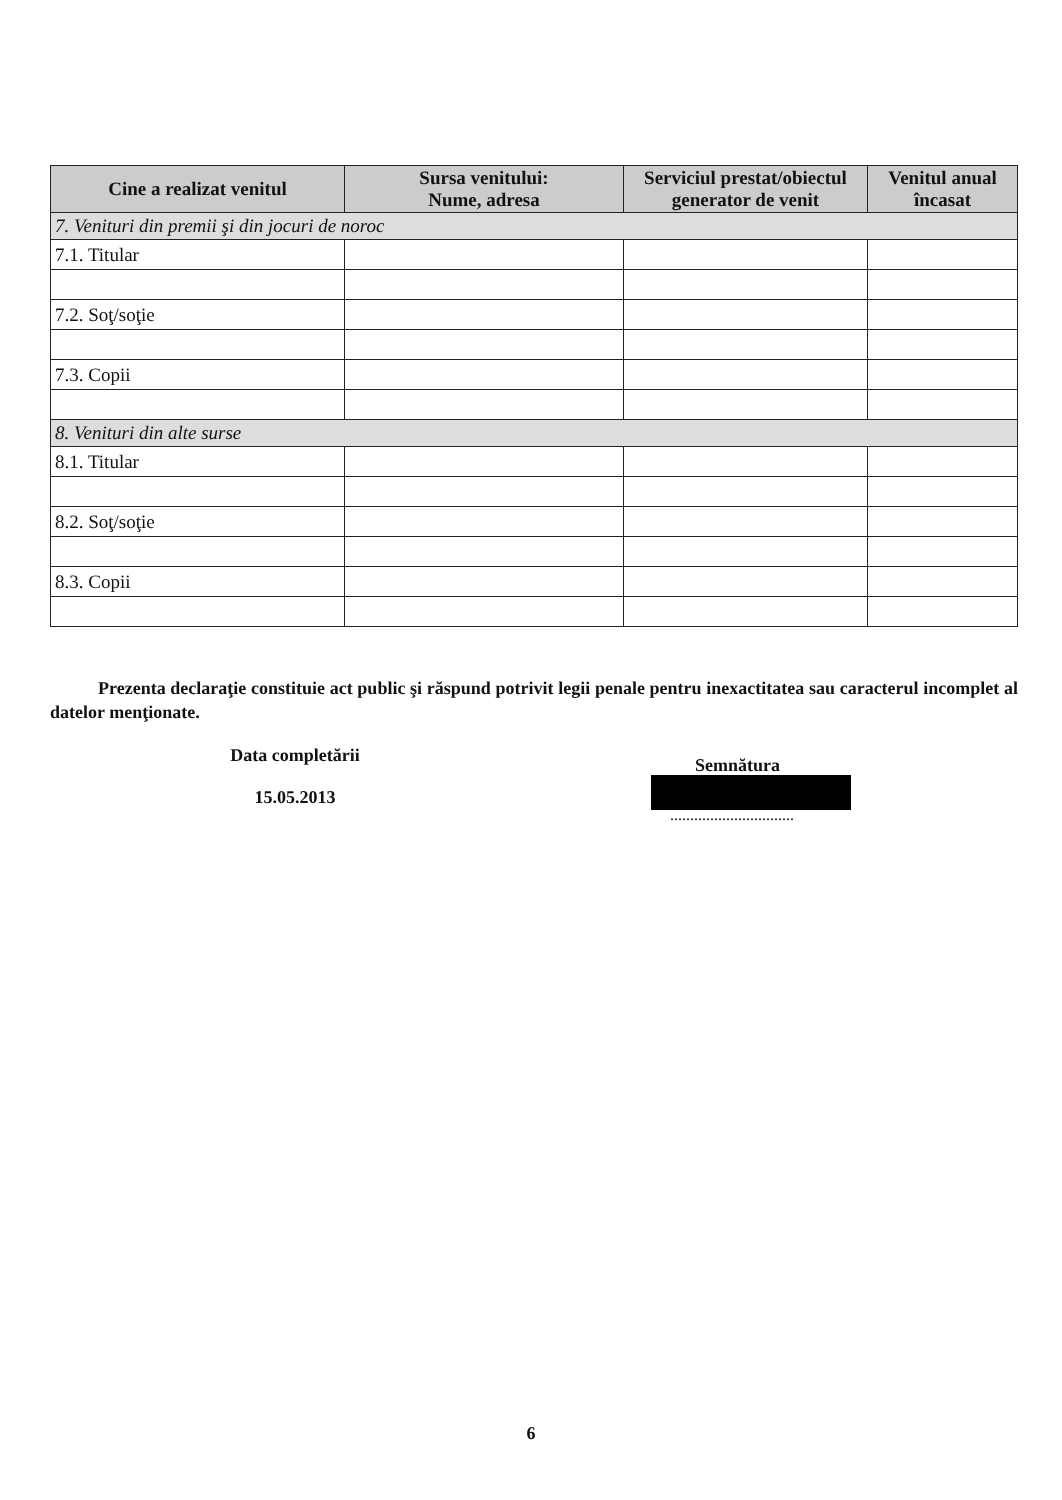| Cine a realizat venitul | Sursa venitului: Nume, adresa | Serviciul prestat/obiectul generator de venit | Venitul anual încasat |
| --- | --- | --- | --- |
| 7. Venituri din premii şi din jocuri de noroc | | | |
| 7.1. Titular | | | |
| 7.2. Soţ/soţie | | | |
| 7.3. Copii | | | |
| 8. Venituri din alte surse | | | |
| 8.1. Titular | | | |
| 8.2. Soţ/soţie | | | |
| 8.3. Copii | | | |
Prezenta declaraţie constituie act public şi răspund potrivit legii penale pentru inexactitatea sau caracterul incomplet al datelor menţionate.
Data completării
15.05.2013
Semnătura
...............................
6